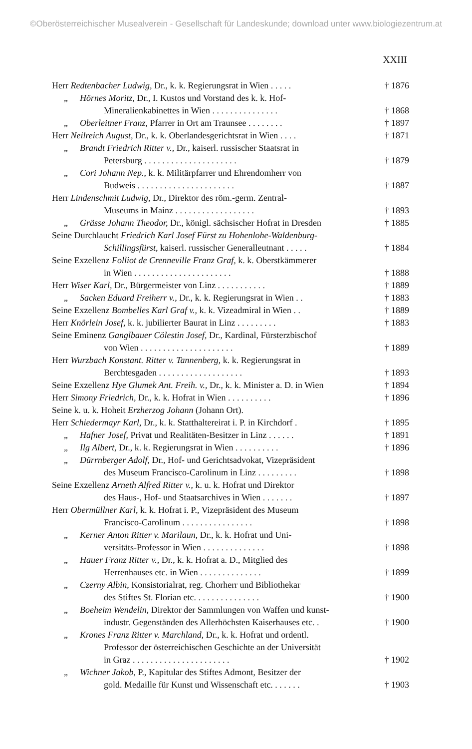©Oberösterreichischer Musealverein - Gesellschaft für Landeskunde; download unter www.biologiezentrum.at
XXIII
Herr Redtenbacher Ludwig, Dr., k. k. Regierungsrat in Wien . . . . .
† 1876
„ Hörnes Moritz, Dr., I. Kustos und Vorstand des k. k. Hof-
Mineralienkabinettes in Wien . . . . . . . . . . . . . . .
† 1868
„ Oberleitner Franz, Pfarrer in Ort am Traunsee . . . . . . . .
† 1897
Herr Neilreich August, Dr., k. k. Oberlandesgerichtsrat in Wien . . . .
† 1871
„ Brandt Friedrich Ritter v., Dr., kaiserl. russischer Staatsrat in
Petersburg . . . . . . . . . . . . . . . . . . . . .
† 1879
„ Cori Johann Nep., k. k. Militärpfarrer und Ehrendomherr von
Budweis . . . . . . . . . . . . . . . . . . . . . .
† 1887
Herr Lindenschmit Ludwig, Dr., Direktor des röm.-germ. Zentral-
Museums in Mainz . . . . . . . . . . . . . . . . . .
† 1893
„ Grässe Johann Theodor, Dr., königl. sächsischer Hofrat in Dresden
† 1885
Seine Durchlaucht Friedrich Karl Josef Fürst zu Hohenlohe-Waldenburg-
Schillingsfürst, kaiserl. russischer Generalleutnant . . . . .
† 1884
Seine Exzellenz Folliot de Crenneville Franz Graf, k. k. Oberstkämmerer
in Wien . . . . . . . . . . . . . . . . . . . . . .
† 1888
Herr Wiser Karl, Dr., Bürgermeister von Linz . . . . . . . . . . .
† 1889
„ Sacken Eduard Freiherr v., Dr., k. k. Regierungsrat in Wien . .
† 1883
Seine Exzellenz Bombelles Karl Graf v., k. k. Vizeadmiral in Wien . .
† 1889
Herr Knörlein Josef, k. k. jubilierter Baurat in Linz . . . . . . . . .
† 1883
Seine Eminenz Ganglbauer Cölestin Josef, Dr., Kardinal, Fürsterzbischof
von Wien . . . . . . . . . . . . . . . . . . . . .
† 1889
Herr Wurzbach Konstant. Ritter v. Tannenberg, k. k. Regierungsrat in
Berchtesgaden . . . . . . . . . . . . . . . . . . .
† 1893
Seine Exzellenz Hye Glumek Ant. Freih. v., Dr., k. k. Minister a. D. in Wien
† 1894
Herr Simony Friedrich, Dr., k. k. Hofrat in Wien . . . . . . . . . .
† 1896
Seine k. u. k. Hoheit Erzherzog Johann (Johann Ort).
Herr Schiedermayr Karl, Dr., k. k. Statthaltereirat i. P. in Kirchdorf .
† 1895
„ Hafner Josef, Privat und Realitäten-Besitzer in Linz . . . . . .
† 1891
„ Ilg Albert, Dr., k. k. Regierungsrat in Wien . . . . . . . . . .
† 1896
„ Dürrnberger Adolf, Dr., Hof- und Gerichtsadvokat, Vizepräsident
des Museum Francisco-Carolinum in Linz . . . . . . . . .
† 1898
Seine Exzellenz Arneth Alfred Ritter v., k. u. k. Hofrat und Direktor
des Haus-, Hof- und Staatsarchives in Wien . . . . . . .
† 1897
Herr Obermüllner Karl, k. k. Hofrat i. P., Vizepräsident des Museum
Francisco-Carolinum . . . . . . . . . . . . . . . .
† 1898
„ Kerner Anton Ritter v. Marilaun, Dr., k. k. Hofrat und Uni-
versitäts-Professor in Wien . . . . . . . . . . . . . .
† 1898
„ Hauer Franz Ritter v., Dr., k. k. Hofrat a. D., Mitglied des
Herrenhauses etc. in Wien . . . . . . . . . . . . . .
† 1899
„ Czerny Albin, Konsistorialrat, reg. Chorherr und Bibliothekar
des Stiftes St. Florian etc. . . . . . . . . . . . . . .
† 1900
„ Boeheim Wendelin, Direktor der Sammlungen von Waffen und kunst-
industr. Gegenständen des Allerhöchsten Kaiserhauses etc. .
† 1900
„ Krones Franz Ritter v. Marchland, Dr., k. k. Hofrat und ordentl.
Professor der österreichischen Geschichte an der Universität
in Graz . . . . . . . . . . . . . . . . . . . . . .
† 1902
„ Wichner Jakob, P., Kapitular des Stiftes Admont, Besitzer der
gold. Medaille für Kunst und Wissenschaft etc. . . . . . .
† 1903